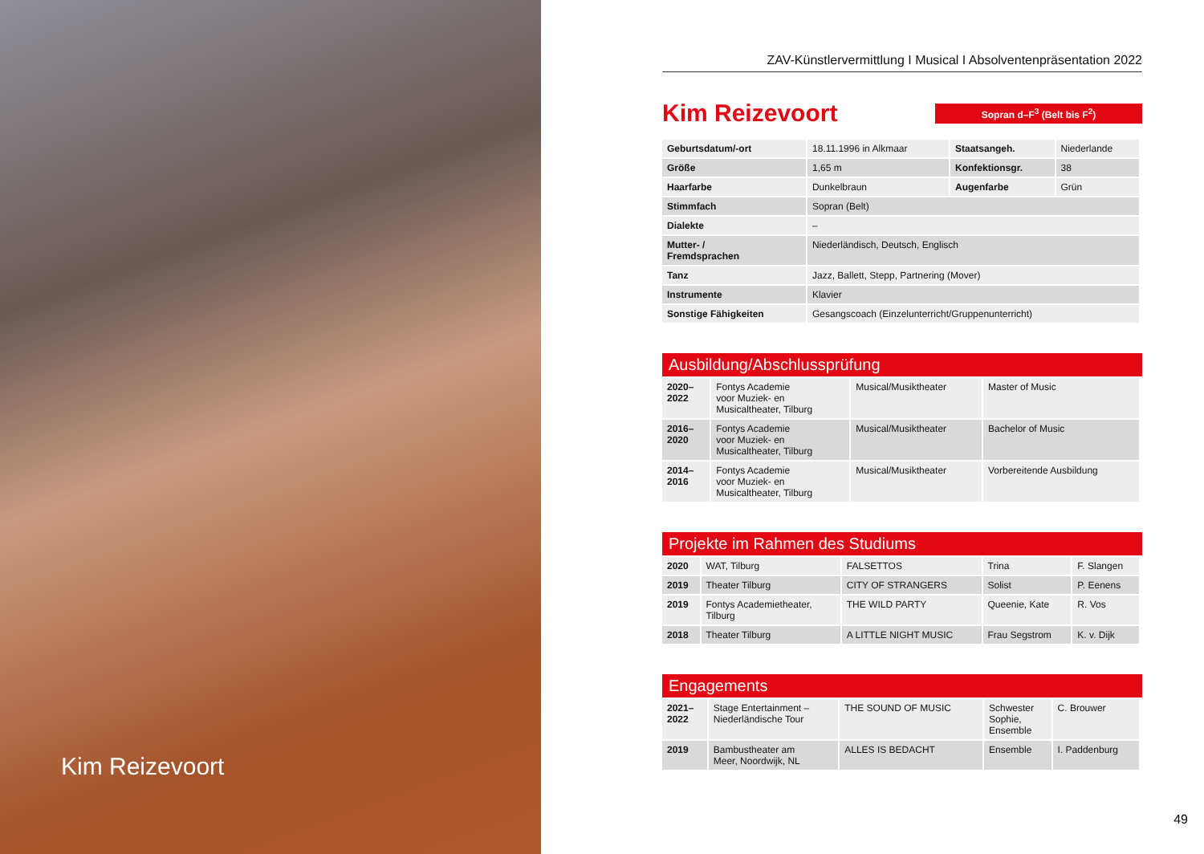Kim Reizevoort
ZAV-Künstlervermittlung I Musical I Absolventenpräsentation 2022
Kim Reizevoort
Sopran d–F<sup>3</sup> (Belt bis F<sup>2</sup>)
| Geburtsdatum/-ort | 18.11.1996 in Alkmaar | Staatsangeh. | Niederlande |
| Größe | 1,65 m | Konfektionsgr. | 38 |
| Haarfarbe | Dunkelbraun | Augenfarbe | Grün |
| Stimmfach | Sopran (Belt) | | |
| Dialekte | – | | |
| Mutter- / Fremdsprachen | Niederländisch, Deutsch, Englisch | | |
| Tanz | Jazz, Ballett, Stepp, Partnering (Mover) | | |
| Instrumente | Klavier | | |
| Sonstige Fähigkeiten | Gesangscoach (Einzelunterricht/Gruppenunterricht) | | |
Ausbildung/Abschlussprüfung
| 2020– 2022 | Fontys Academie voor Muziek- en Musicaltheater, Tilburg | Musical/Musiktheater | Master of Music |
| 2016– 2020 | Fontys Academie voor Muziek- en Musicaltheater, Tilburg | Musical/Musiktheater | Bachelor of Music |
| 2014– 2016 | Fontys Academie voor Muziek- en Musicaltheater, Tilburg | Musical/Musiktheater | Vorbereitende Ausbildung |
Projekte im Rahmen des Studiums
| 2020 | WAT, Tilburg | FALSETTOS | Trina | F. Slangen |
| 2019 | Theater Tilburg | CITY OF STRANGERS | Solist | P. Eenens |
| 2019 | Fontys Academietheater, Tilburg | THE WILD PARTY | Queenie, Kate | R. Vos |
| 2018 | Theater Tilburg | A LITTLE NIGHT MUSIC | Frau Segstrom | K. v. Dijk |
Engagements
| 2021– 2022 | Stage Entertainment – Niederländische Tour | THE SOUND OF MUSIC | Schwester Sophie, Ensemble | C. Brouwer |
| 2019 | Bambustheater am Meer, Noordwijk, NL | ALLES IS BEDACHT | Ensemble | I. Paddenburg |
49